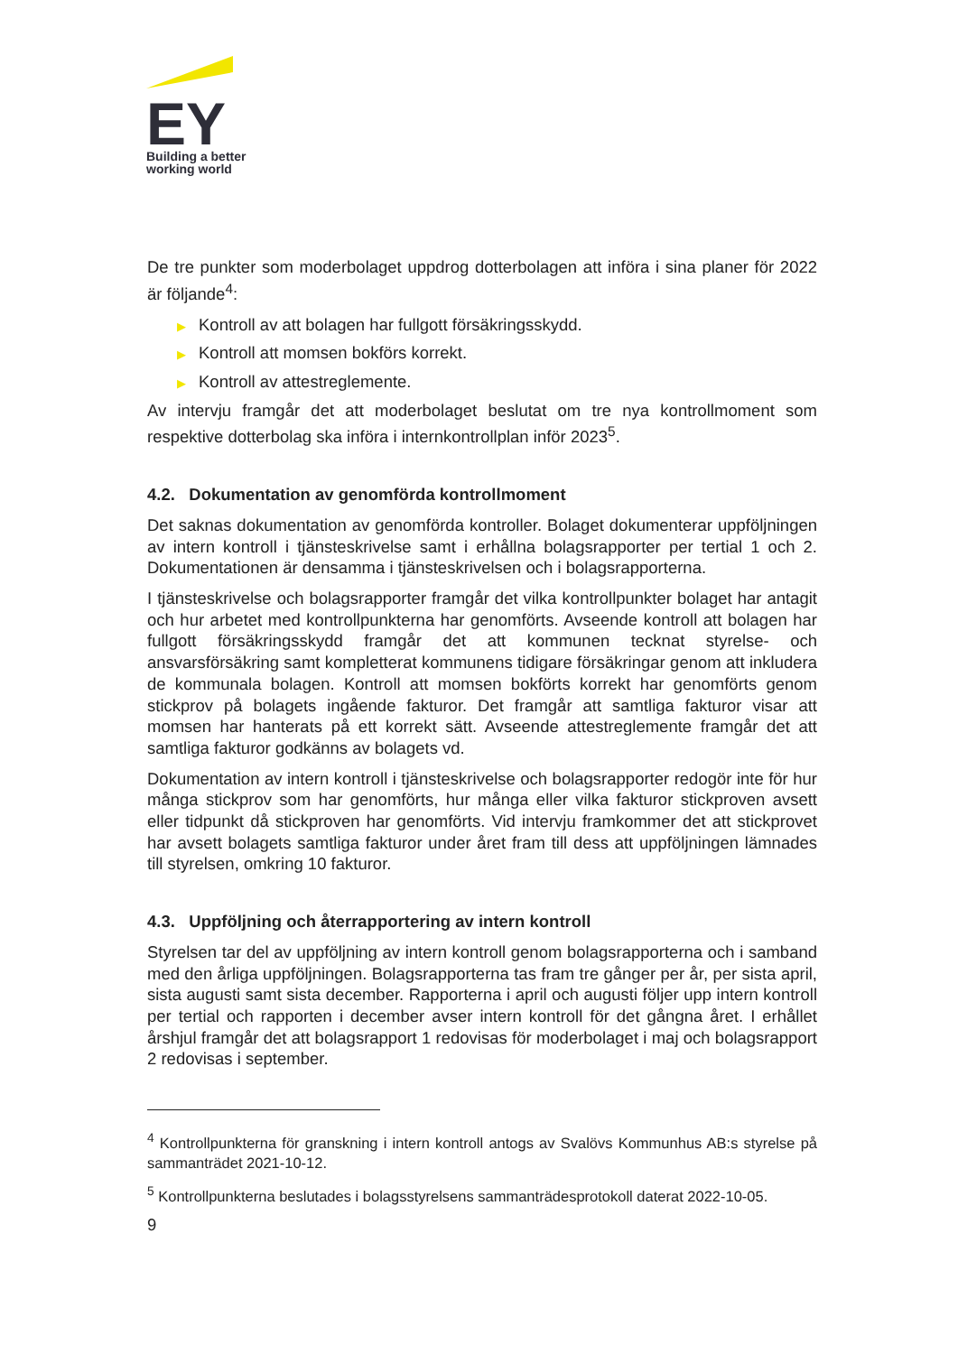EY
Building a better
working world
De tre punkter som moderbolaget uppdrog dotterbolagen att införa i sina planer för 2022 är följande<sup>4</sup>:
▶ Kontroll av att bolagen har fullgott försäkringsskydd.
▶ Kontroll att momsen bokförs korrekt.
▶ Kontroll av attestreglemente.
Av intervju framgår det att moderbolaget beslutat om tre nya kontrollmoment som respektive dotterbolag ska införa i internkontrollplan inför 2023<sup>5</sup>.
4.2. Dokumentation av genomförda kontrollmoment
Det saknas dokumentation av genomförda kontroller. Bolaget dokumenterar uppföljningen av intern kontroll i tjänsteskrivelse samt i erhållna bolagsrapporter per tertial 1 och 2. Dokumentationen är densamma i tjänsteskrivelsen och i bolagsrapporterna.
I tjänsteskrivelse och bolagsrapporter framgår det vilka kontrollpunkter bolaget har antagit och hur arbetet med kontrollpunkterna har genomförts. Avseende kontroll att bolagen har fullgott försäkringsskydd framgår det att kommunen tecknat styrelse- och ansvarsförsäkring samt kompletterat kommunens tidigare försäkringar genom att inkludera de kommunala bolagen. Kontroll att momsen bokförts korrekt har genomförts genom stickprov på bolagets ingående fakturor. Det framgår att samtliga fakturor visar att momsen har hanterats på ett korrekt sätt. Avseende attestreglemente framgår det att samtliga fakturor godkänns av bolagets vd.
Dokumentation av intern kontroll i tjänsteskrivelse och bolagsrapporter redogör inte för hur många stickprov som har genomförts, hur många eller vilka fakturor stickproven avsett eller tidpunkt då stickproven har genomförts. Vid intervju framkommer det att stickprovet har avsett bolagets samtliga fakturor under året fram till dess att uppföljningen lämnades till styrelsen, omkring 10 fakturor.
4.3. Uppföljning och återrapportering av intern kontroll
Styrelsen tar del av uppföljning av intern kontroll genom bolagsrapporterna och i samband med den årliga uppföljningen. Bolagsrapporterna tas fram tre gånger per år, per sista april, sista augusti samt sista december. Rapporterna i april och augusti följer upp intern kontroll per tertial och rapporten i december avser intern kontroll för det gångna året. I erhållet årshjul framgår det att bolagsrapport 1 redovisas för moderbolaget i maj och bolagsrapport 2 redovisas i september.
<sup>4</sup> Kontrollpunkterna för granskning i intern kontroll antogs av Svalövs Kommunhus AB:s styrelse på sammanträdet 2021-10-12.
<sup>5</sup> Kontrollpunkterna beslutades i bolagsstyrelsens sammanträdesprotokoll daterat 2022-10-05.
9